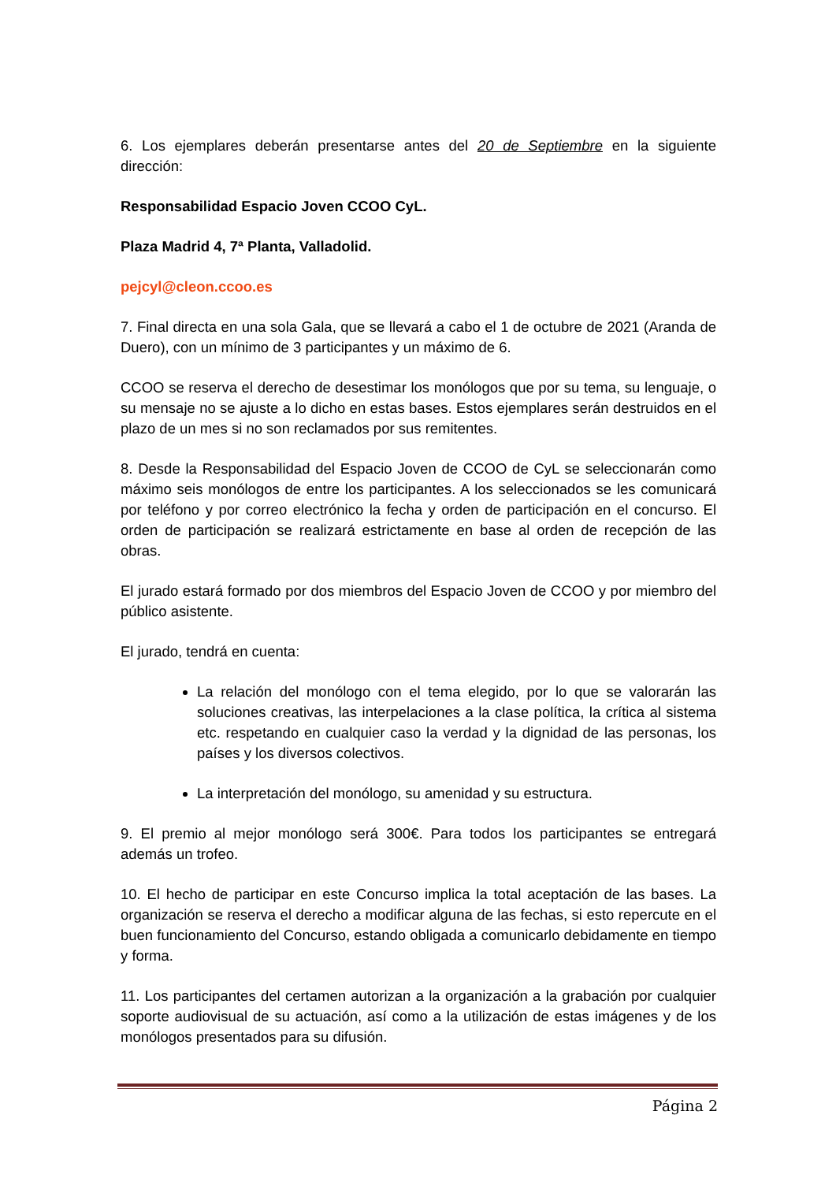6. Los ejemplares deberán presentarse antes del 20 de Septiembre en la siguiente dirección:
Responsabilidad Espacio Joven CCOO CyL.
Plaza Madrid 4, 7ª Planta, Valladolid.
pejcyl@cleon.ccoo.es
7. Final directa en una sola Gala, que se llevará a cabo el 1 de octubre de 2021 (Aranda de Duero), con un mínimo de 3 participantes y un máximo de 6.
CCOO se reserva el derecho de desestimar los monólogos que por su tema, su lenguaje, o su mensaje no se ajuste a lo dicho en estas bases. Estos ejemplares serán destruidos en el plazo de un mes si no son reclamados por sus remitentes.
8. Desde la Responsabilidad del Espacio Joven de CCOO de CyL se seleccionarán como máximo seis monólogos de entre los participantes. A los seleccionados se les comunicará por teléfono y por correo electrónico la fecha y orden de participación en el concurso. El orden de participación se realizará estrictamente en base al orden de recepción de las obras.
El jurado estará formado por dos miembros del Espacio Joven de CCOO y por miembro del público asistente.
El jurado, tendrá en cuenta:
La relación del monólogo con el tema elegido, por lo que se valorarán las soluciones creativas, las interpelaciones a la clase política, la crítica al sistema etc. respetando en cualquier caso la verdad y la dignidad de las personas, los países y los diversos colectivos.
La interpretación del monólogo, su amenidad y su estructura.
9. El premio al mejor monólogo será 300€. Para todos los participantes se entregará además un trofeo.
10. El hecho de participar en este Concurso implica la total aceptación de las bases. La organización se reserva el derecho a modificar alguna de las fechas, si esto repercute en el buen funcionamiento del Concurso, estando obligada a comunicarlo debidamente en tiempo y forma.
11. Los participantes del certamen autorizan a la organización a la grabación por cualquier soporte audiovisual de su actuación, así como a la utilización de estas imágenes y de los monólogos presentados para su difusión.
Página 2